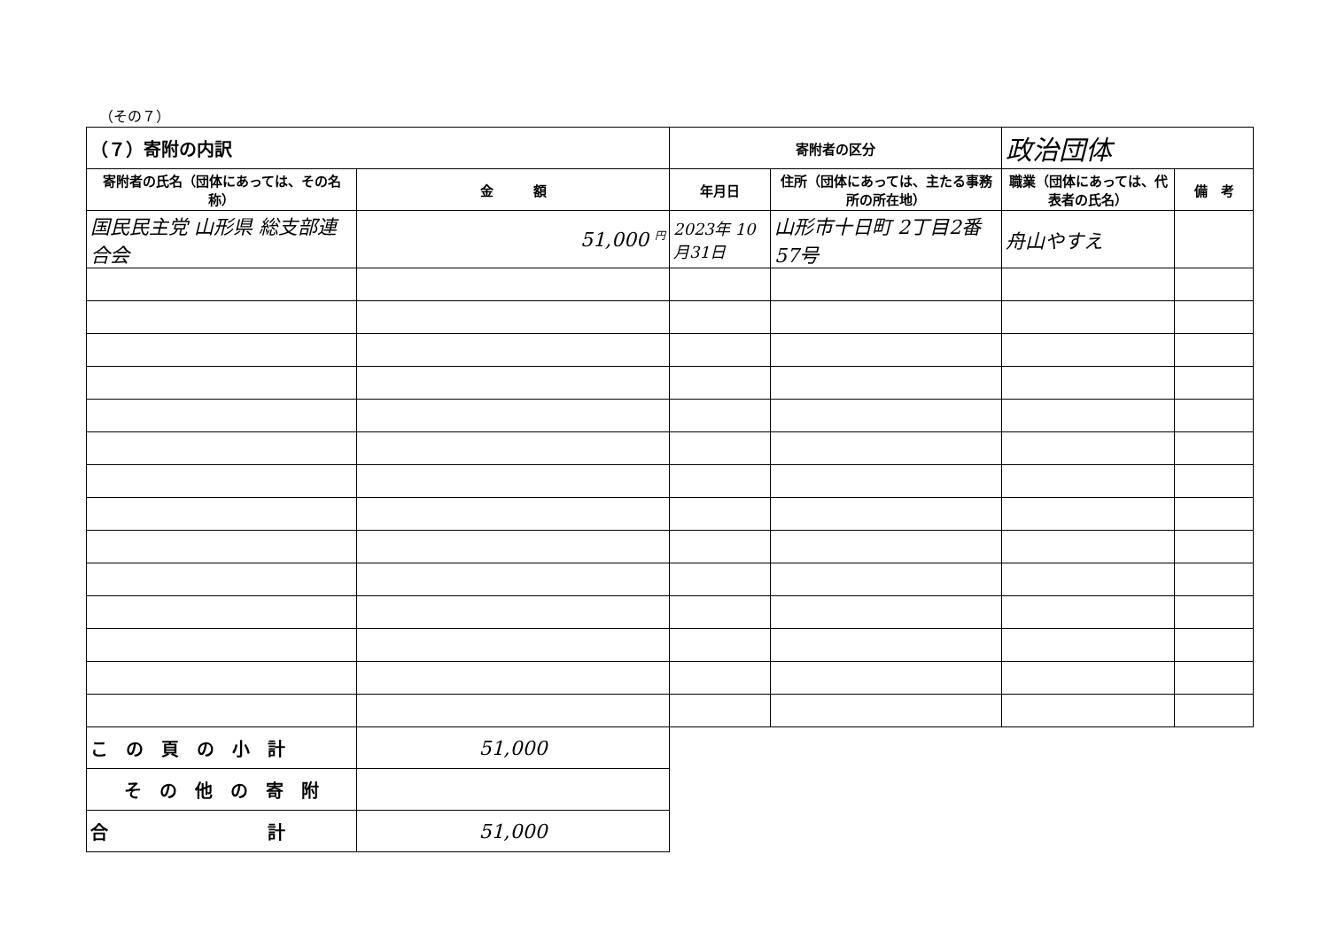（その７）
| （７）寄附の内訳 | | 寄附者の区分 | | 政治団体 | |
| 寄附者の氏名（団体にあっては、その名称） | 金 額 | 年月日 | 住所（団体にあっては、主たる事務所の所在地） | 職業（団体にあっては、代表者の氏名） | 備 考 |
| 国民民主党 山形県 総支部連合会 | 51,000 <sup>円</sup> | 2023年 10月31日 | 山形市十日町 2丁目2番57号 | 舟山やすえ | |
| こ の 頁 の 小 計 | 51,000 | | | | |
| そ の 他 の 寄 附 | | | | | |
| 合 計 | 51,000 | | | | |